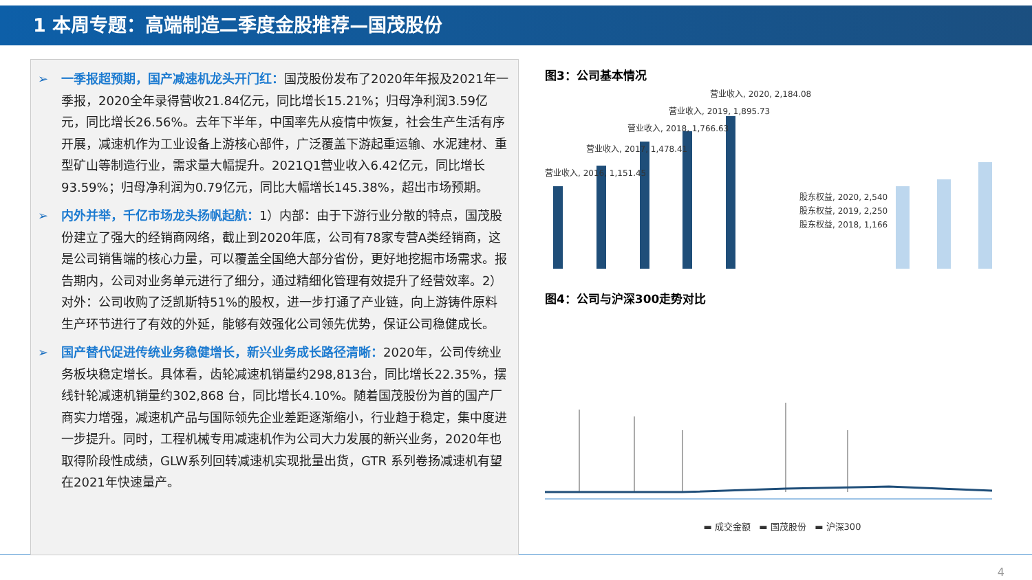1 本周专题：高端制造二季度金股推荐—国茂股份
➢ 一季报超预期，国产减速机龙头开门红：国茂股份发布了2020年年报及2021年一季报，2020全年录得营收21.84亿元，同比增长15.21%；归母净利润3.59亿元，同比增长26.56%。去年下半年，中国率先从疫情中恢复，社会生产生活有序开展，减速机作为工业设备上游核心部件，广泛覆盖下游起重运输、水泥建材、重型矿山等制造行业，需求量大幅提升。2021Q1营业收入6.42亿元，同比增长93.59%；归母净利润为0.79亿元，同比大幅增长145.38%，超出市场预期。
➢ 内外并举，千亿市场龙头扬帆起航：1）内部：由于下游行业分散的特点，国茂股份建立了强大的经销商网络，截止到2020年底，公司有78家专营A类经销商，这是公司销售端的核心力量，可以覆盖全国绝大部分省份，更好地挖掘市场需求。报告期内，公司对业务单元进行了细分，通过精细化管理有效提升了经营效率。2）对外：公司收购了泛凯斯特51%的股权，进一步打通了产业链，向上游铸件原料生产环节进行了有效的外延，能够有效强化公司领先优势，保证公司稳健成长。
➢ 国产替代促进传统业务稳健增长，新兴业务成长路径清晰：2020年，公司传统业务板块稳定增长。具体看，齿轮减速机销量约298,813台，同比增长22.35%，摆线针轮减速机销量约302,868 台，同比增长4.10%。随着国茂股份为首的国产厂商实力增强，减速机产品与国际领先企业差距逐渐缩小，行业趋于稳定，集中度进一步提升。同时，工程机械专用减速机作为公司大力发展的新兴业务，2020年也取得阶段性成绩，GLW系列回转减速机实现批量出货，GTR 系列卷扬减速机有望在2021年快速量产。
图3：公司基本情况
营业收入, 2016, 1,151.45
营业收入, 2017, 1,478.41
营业收入, 2018, 1,766.63
营业收入, 2019, 1,895.73
营业收入, 2020, 2,184.08
股东权益, 2020, 2,540
股东权益, 2019, 2,250
股东权益, 2018, 1,166
图4：公司与沪深300走势对比
▬ 成交金额 ▬ 国茂股份 ▬ 沪深300
4